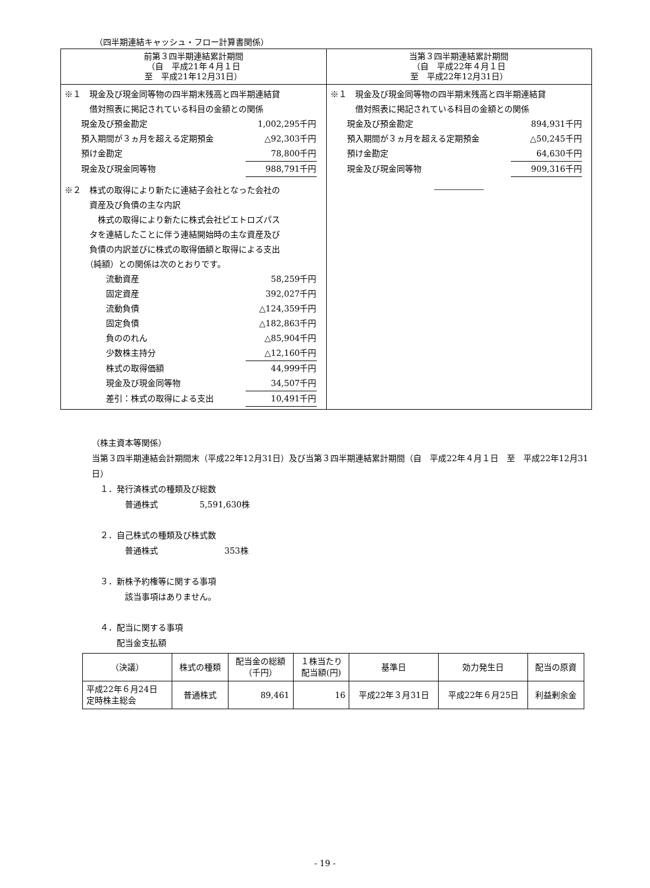（四半期連結キャッシュ・フロー計算書関係）
| 前第３四半期連結累計期間 （自 平成21年４月１日 至 平成21年12月31日） | 当第３四半期連結累計期間 （自 平成22年４月１日 至 平成22年12月31日） |
| --- | --- |
| ※１ 現金及び現金同等物の四半期末残高と四半期連結貸 借対照表に掲記されている科目の金額との関係 現金及び預金勘定 1,002,295千円 預入期間が３ヵ月を超える定期預金 △92,303千円 預け金勘定 78,800千円 現金及び現金同等物 988,791千円 ※２ 株式の取得により新たに連結子会社となった会社の 資産及び負債の主な内訳 株式の取得により新たに株式会社ピエトロズパス タを連結したことに伴う連結開始時の主な資産及び 負債の内訳並びに株式の取得価額と取得による支出 （純額）との関係は次のとおりです。 流動資産 58,259千円 固定資産 392,027千円 流動負債 △124,359千円 固定負債 △182,863千円 負ののれん △85,904千円 少数株主持分 △12,160千円 株式の取得価額 44,999千円 現金及び現金同等物 34,507千円 差引：株式の取得による支出 10,491千円 | ※１ 現金及び現金同等物の四半期末残高と四半期連結貸 借対照表に掲記されている科目の金額との関係 現金及び預金勘定 894,931千円 預入期間が３ヵ月を超える定期預金 △50,245千円 預け金勘定 64,630千円 現金及び現金同等物 909,316千円 ―――――― |
（株主資本等関係）
当第３四半期連結会計期間末（平成22年12月31日）及び当第３四半期連結累計期間（自　平成22年４月１日　至　平成22年12月31日）
　１．発行済株式の種類及び総数
　　　　普通株式　　　　　5,591,630株
　２．自己株式の種類及び株式数
　　　　普通株式　　　　　　　　353株
　３．新株予約権等に関する事項
　　　　該当事項はありません。
　４．配当に関する事項
　　　配当金支払額
| （決議） | 株式の種類 | 配当金の総額 （千円） | １株当たり 配当額(円) | 基準日 | 効力発生日 | 配当の原資 |
| 平成22年６月24日 定時株主総会 | 普通株式 | 89,461 | 16 | 平成22年３月31日 | 平成22年６月25日 | 利益剰余金 |
- 19 -